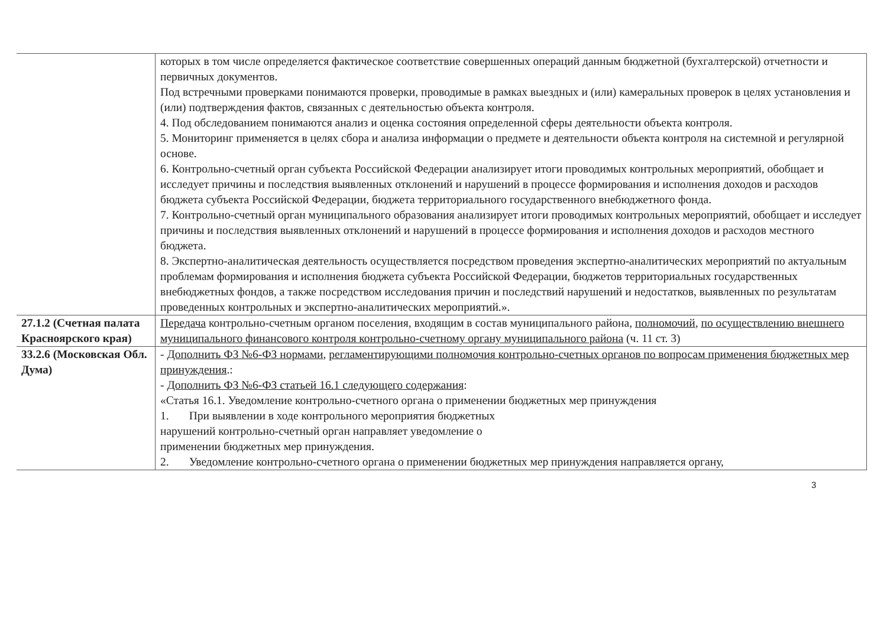| | которых в том числе определяется фактическое соответствие совершенных операций данным бюджетной (бухгалтерской) отчетности и первичных документов. Под встречными проверками понимаются проверки, проводимые в рамках выездных и (или) камеральных проверок в целях установления и (или) подтверждения фактов, связанных с деятельностью объекта контроля. 4. Под обследованием понимаются анализ и оценка состояния определенной сферы деятельности объекта контроля. 5. Мониторинг применяется в целях сбора и анализа информации о предмете и деятельности объекта контроля на системной и регулярной основе. 6. Контрольно-счетный орган субъекта Российской Федерации анализирует итоги проводимых контрольных мероприятий, обобщает и исследует причины и последствия выявленных отклонений и нарушений в процессе формирования и исполнения доходов и расходов бюджета субъекта Российской Федерации, бюджета территориального государственного внебюджетного фонда. 7. Контрольно-счетный орган муниципального образования анализирует итоги проводимых контрольных мероприятий, обобщает и исследует причины и последствия выявленных отклонений и нарушений в процессе формирования и исполнения доходов и расходов местного бюджета. 8. Экспертно-аналитическая деятельность осуществляется посредством проведения экспертно-аналитических мероприятий по актуальным проблемам формирования и исполнения бюджета субъекта Российской Федерации, бюджетов территориальных государственных внебюджетных фондов, а также посредством исследования причин и последствий нарушений и недостатков, выявленных по результатам проведенных контрольных и экспертно-аналитических мероприятий.». |
| 27.1.2 (Счетная палата Красноярского края) | Передача контрольно-счетным органом поселения, входящим в состав муниципального района, полномочий , по осуществлению внешнего муниципального финансового контроля контрольно-счетному органу муниципального района (ч. 11 ст. 3) |
| 33.2.6 (Московская Обл. Дума) | - Дополнить ФЗ №6-ФЗ нормами , регламентирующими полномочия контрольно-счетных органов по вопросам применения бюджетных мер принуждения .: - Дополнить ФЗ №6-ФЗ статьей 16.1 следующего содержания : «Статья 16.1. Уведомление контрольно-счетного органа о применении бюджетных мер принуждения 1. При выявлении в ходе контрольного мероприятия бюджетных нарушений контрольно-счетный орган направляет уведомление о применении бюджетных мер принуждения. 2. Уведомление контрольно-счетного органа о применении бюджетных мер принуждения направляется органу, |
3